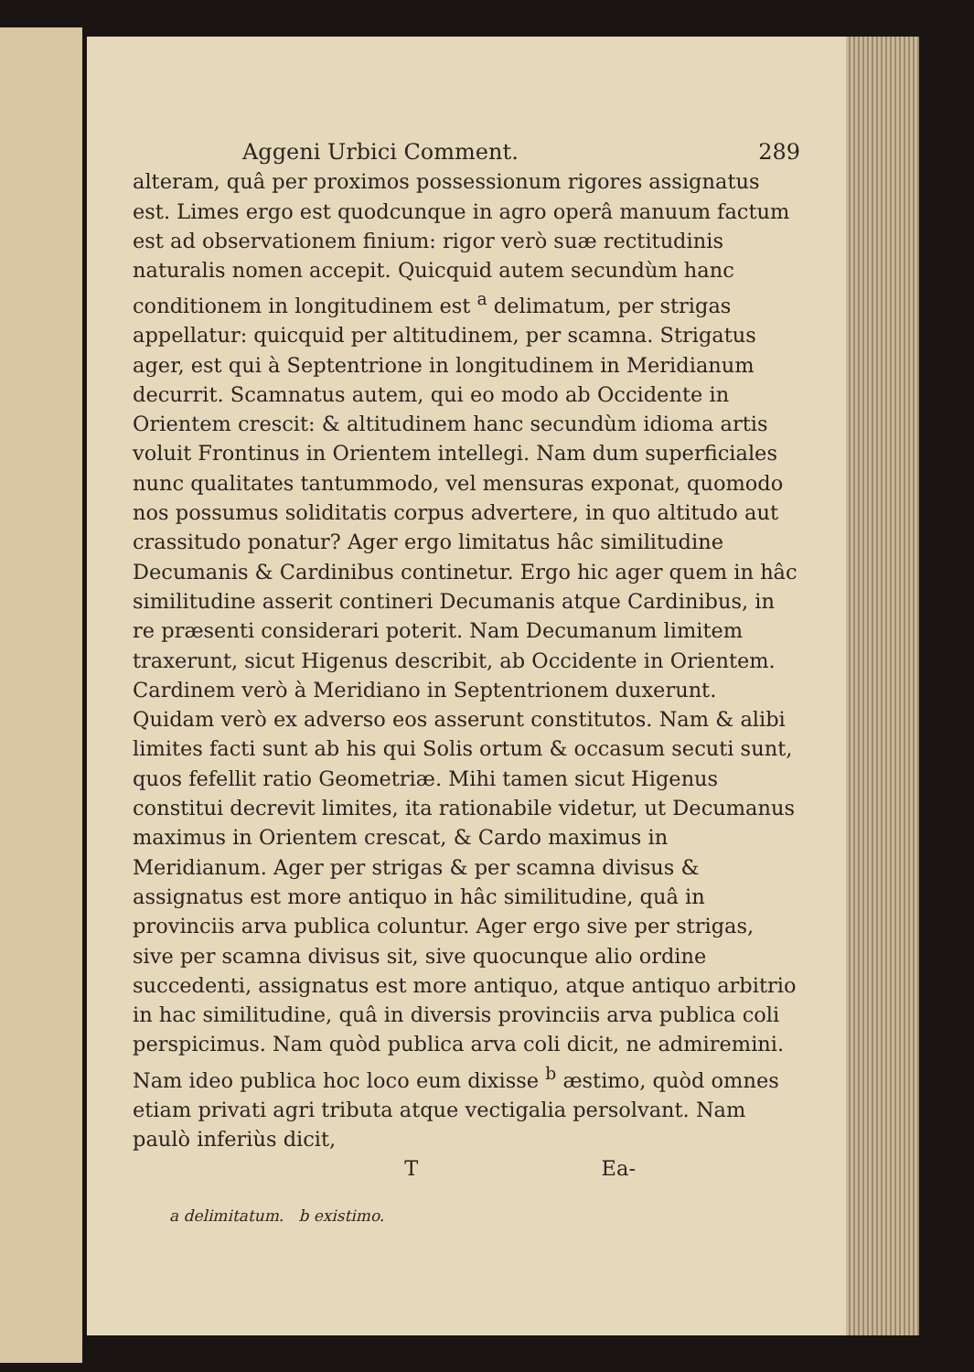Aggeni Urbici Comment. 289
alteram, quâ per proximos possessionum rigores assignatus est. Limes ergo est quodcunque in agro operâ manuum factum est ad observationem finium: rigor verò suæ rectitudinis naturalis nomen accepit. Quicquid autem secundùm hanc conditionem in longitudinem est <sup>a</sup> delimatum, per strigas appellatur: quicquid per altitudinem, per scamna. Strigatus ager, est qui à Septentrione in longitudinem in Meridianum decurrit. Scamnatus autem, qui eo modo ab Occidente in Orientem crescit: & altitudinem hanc secundùm idioma artis voluit Frontinus in Orientem intellegi. Nam dum superficiales nunc qualitates tantummodo, vel mensuras exponat, quomodo nos possumus soliditatis corpus advertere, in quo altitudo aut crassitudo ponatur? Ager ergo limitatus hâc similitudine Decumanis & Cardinibus continetur. Ergo hic ager quem in hâc similitudine asserit contineri Decumanis atque Cardinibus, in re præsenti considerari poterit. Nam Decumanum limitem traxerunt, sicut Higenus describit, ab Occidente in Orientem. Cardinem verò à Meridiano in Septentrionem duxerunt. Quidam verò ex adverso eos asserunt constitutos. Nam & alibi limites facti sunt ab his qui Solis ortum & occasum secuti sunt, quos fefellit ratio Geometriæ. Mihi tamen sicut Higenus constitui decrevit limites, ita rationabile videtur, ut Decumanus maximus in Orientem crescat, & Cardo maximus in Meridianum. Ager per strigas & per scamna divisus & assignatus est more antiquo in hâc similitudine, quâ in provinciis arva publica coluntur. Ager ergo sive per strigas, sive per scamna divisus sit, sive quocunque alio ordine succedenti, assignatus est more antiquo, atque antiquo arbitrio in hac similitudine, quâ in diversis provinciis arva publica coli perspicimus. Nam quòd publica arva coli dicit, ne admiremini. Nam ideo publica hoc loco eum dixisse <sup>b</sup> æstimo, quòd omnes etiam privati agri tributa atque vectigalia persolvant. Nam paulò inferiùs dicit,
T Ea-
a delimitatum. b existimo.